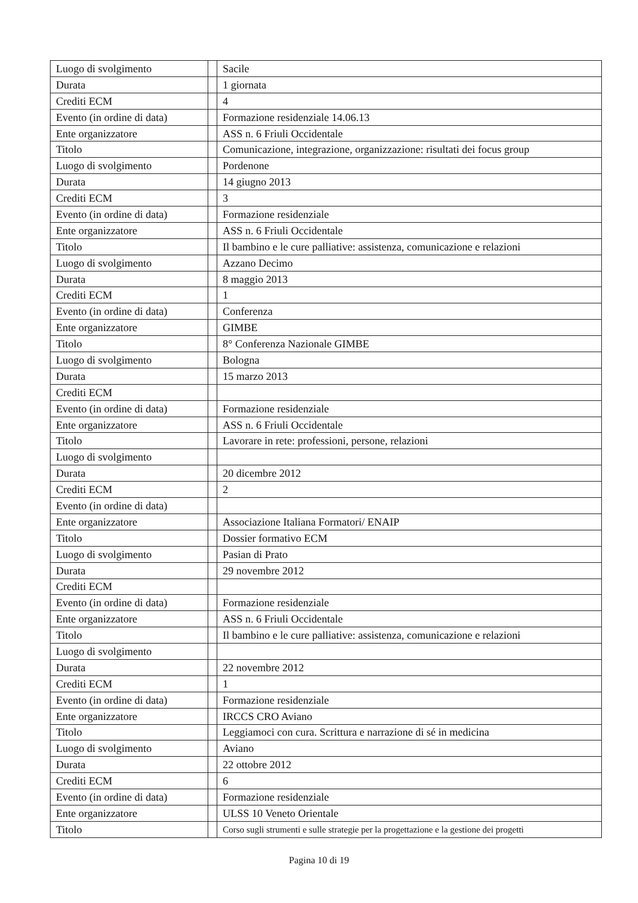| Luogo di svolgimento | | Sacile |
| Durata | | 1 giornata |
| Crediti ECM | | 4 |
| Evento (in ordine di data) | | Formazione residenziale 14.06.13 |
| Ente organizzatore | | ASS n. 6 Friuli Occidentale |
| Titolo | | Comunicazione, integrazione, organizzazione: risultati dei focus group |
| Luogo di svolgimento | | Pordenone |
| Durata | | 14 giugno 2013 |
| Crediti ECM | | 3 |
| Evento (in ordine di data) | | Formazione residenziale |
| Ente organizzatore | | ASS n. 6 Friuli Occidentale |
| Titolo | | Il bambino e le cure palliative: assistenza, comunicazione e relazioni |
| Luogo di svolgimento | | Azzano Decimo |
| Durata | | 8 maggio 2013 |
| Crediti ECM | | 1 |
| Evento (in ordine di data) | | Conferenza |
| Ente organizzatore | | GIMBE |
| Titolo | | 8° Conferenza Nazionale GIMBE |
| Luogo di svolgimento | | Bologna |
| Durata | | 15 marzo 2013 |
| Crediti ECM | | |
| Evento (in ordine di data) | | Formazione residenziale |
| Ente organizzatore | | ASS n. 6 Friuli Occidentale |
| Titolo | | Lavorare in rete: professioni, persone, relazioni |
| Luogo di svolgimento | | |
| Durata | | 20 dicembre 2012 |
| Crediti ECM | | 2 |
| Evento (in ordine di data) | | |
| Ente organizzatore | | Associazione Italiana Formatori/ ENAIP |
| Titolo | | Dossier formativo ECM |
| Luogo di svolgimento | | Pasian di Prato |
| Durata | | 29 novembre 2012 |
| Crediti ECM | | |
| Evento (in ordine di data) | | Formazione residenziale |
| Ente organizzatore | | ASS n. 6 Friuli Occidentale |
| Titolo | | Il bambino e le cure palliative: assistenza, comunicazione e relazioni |
| Luogo di svolgimento | | |
| Durata | | 22 novembre 2012 |
| Crediti ECM | | 1 |
| Evento (in ordine di data) | | Formazione residenziale |
| Ente organizzatore | | IRCCS CRO Aviano |
| Titolo | | Leggiamoci con cura. Scrittura e narrazione di sé in medicina |
| Luogo di svolgimento | | Aviano |
| Durata | | 22 ottobre 2012 |
| Crediti ECM | | 6 |
| Evento (in ordine di data) | | Formazione residenziale |
| Ente organizzatore | | ULSS 10 Veneto Orientale |
| Titolo | | Corso sugli strumenti e sulle strategie per la progettazione e la gestione dei progetti |
Pagina 10 di 19